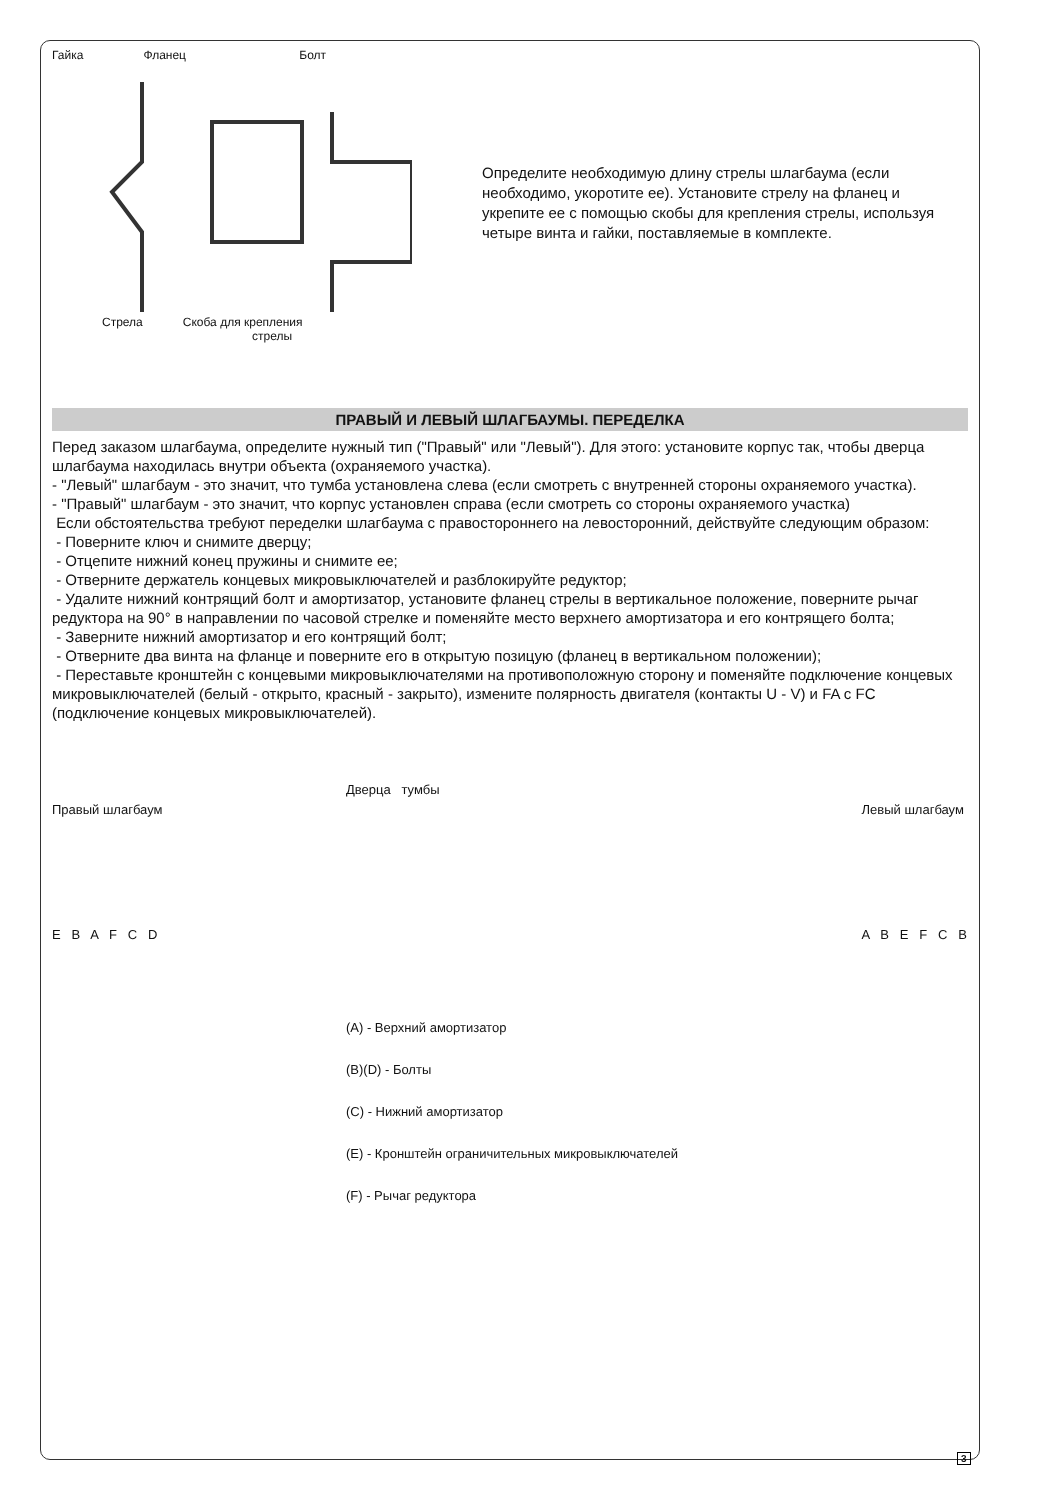Гайка Фланец Болт
Стрела Скоба для крепления
стрелы
Определите необходимую длину стрелы шлагбаума (если необходимо, укоротите ее). Установите стрелу на фланец и укрепите ее с помощью скобы для крепления стрелы, используя четыре винта и гайки, поставляемые в комплекте.
ПРАВЫЙ И ЛЕВЫЙ ШЛАГБАУМЫ. ПЕРЕДЕЛКА
Перед заказом шлагбаума, определите нужный тип ("Правый" или "Левый"). Для этого: установите корпус так, чтобы дверца шлагбаума находилась внутри объекта (охраняемого участка).
- "Левый" шлагбаум - это значит, что тумба установлена слева (если смотреть с внутренней стороны охраняемого участка).
- "Правый" шлагбаум - это значит, что корпус установлен справа (если смотреть со стороны охраняемого участка)
Если обстоятельства требуют переделки шлагбаума с правостороннего на левосторонний, действуйте следующим образом:
- Поверните ключ и снимите дверцу;
- Отцепите нижний конец пружины и снимите ее;
- Отверните держатель концевых микровыключателей и разблокируйте редуктор;
- Удалите нижний контрящий болт и амортизатор, установите фланец стрелы в вертикальное положение, поверните рычаг редуктора на 90° в направлении по часовой стрелке и поменяйте место верхнего амортизатора и его контрящего болта;
- Заверните нижний амортизатор и его контрящий болт;
- Отверните два винта на фланце и поверните его в открытую позицую (фланец в вертикальном положении);
- Переставьте кронштейн с концевыми микровыключателями на противоположную сторону и поменяйте подключение концевых микровыключателей (белый - открыто, красный - закрыто), измените полярность двигателя (контакты U - V) и FA с FC (подключение концевых микровыключателей).
Правый шлагбаум
E B A F C D
Дверца тумбы
(A) - Верхний амортизатор
(B)(D) - Болты
(C) - Нижний амортизатор
(E) - Кронштейн ограничительных микровыключателей
(F) - Рычаг редуктора
Левый шлагбаум
A B E F C B
3